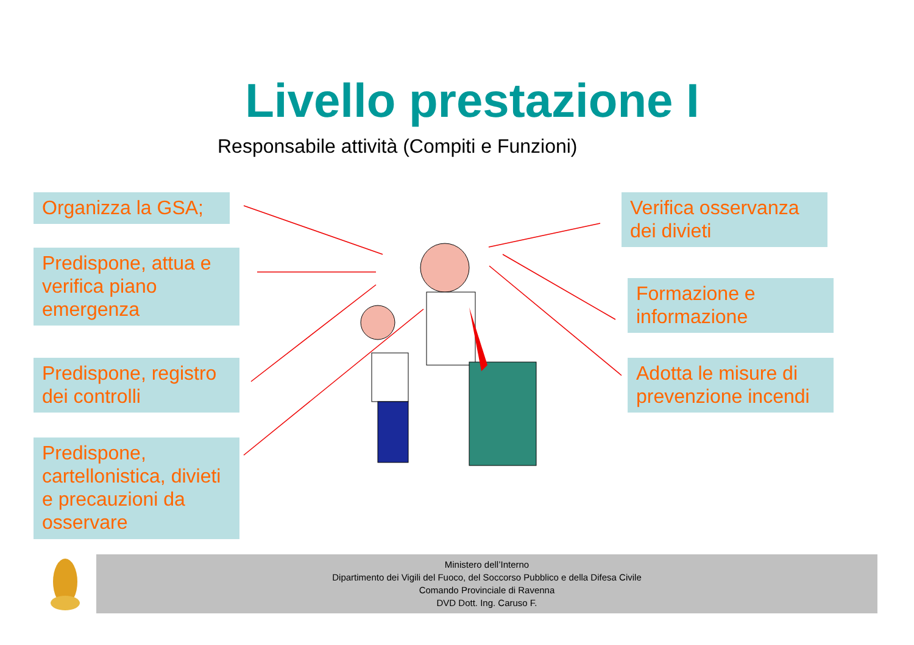Livello prestazione I
Responsabile attività (Compiti e Funzioni)
Organizza la GSA;
Predispone, attua e verifica piano emergenza
Predispone, registro dei controlli
Predispone, cartellonistica, divieti e precauzioni da osservare
Verifica osservanza dei divieti
Formazione e informazione
Adotta le misure di prevenzione incendi
Ministero dell’Interno
Dipartimento dei Vigili del Fuoco, del Soccorso Pubblico e della Difesa Civile
Comando Provinciale di Ravenna
DVD Dott. Ing. Caruso F.